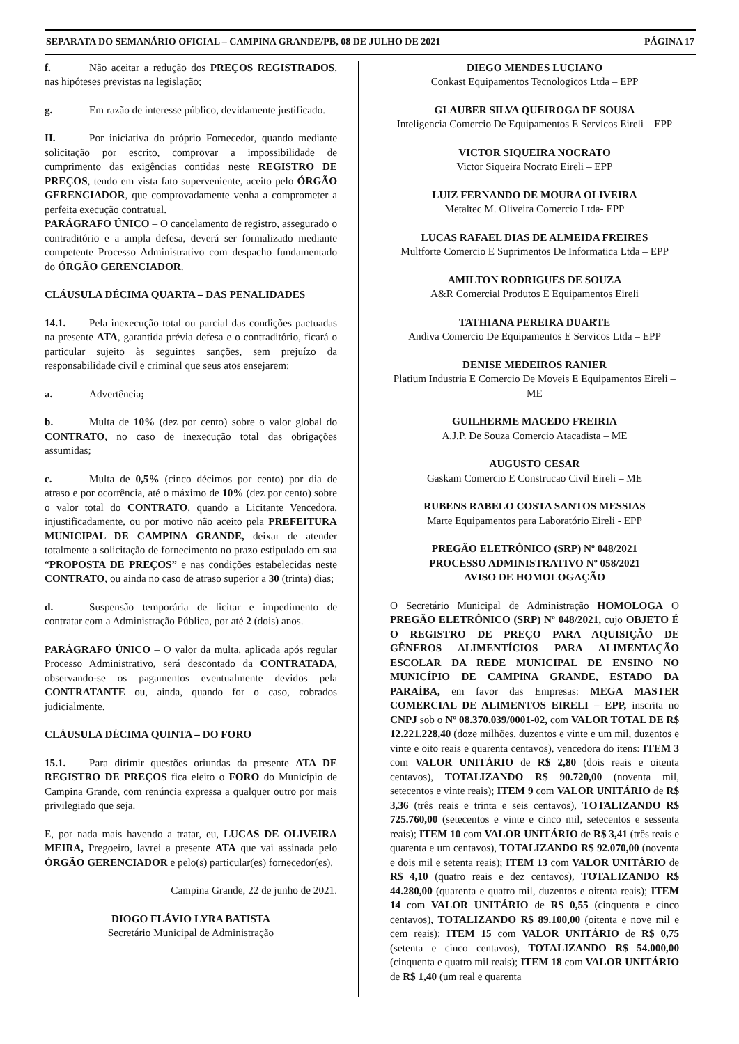SEPARATA DO SEMANÁRIO OFICIAL – CAMPINA GRANDE/PB, 08 DE JULHO DE 2021 PÁGINA 17
f. Não aceitar a redução dos PREÇOS REGISTRADOS, nas hipóteses previstas na legislação;
g. Em razão de interesse público, devidamente justificado.
II. Por iniciativa do próprio Fornecedor, quando mediante solicitação por escrito, comprovar a impossibilidade de cumprimento das exigências contidas neste REGISTRO DE PREÇOS, tendo em vista fato superveniente, aceito pelo ÓRGÃO GERENCIADOR, que comprovadamente venha a comprometer a perfeita execução contratual.
PARÁGRAFO ÚNICO – O cancelamento de registro, assegurado o contraditório e a ampla defesa, deverá ser formalizado mediante competente Processo Administrativo com despacho fundamentado do ÓRGÃO GERENCIADOR.
CLÁUSULA DÉCIMA QUARTA – DAS PENALIDADES
14.1. Pela inexecução total ou parcial das condições pactuadas na presente ATA, garantida prévia defesa e o contraditório, ficará o particular sujeito às seguintes sanções, sem prejuízo da responsabilidade civil e criminal que seus atos ensejarem:
a. Advertência;
b. Multa de 10% (dez por cento) sobre o valor global do CONTRATO, no caso de inexecução total das obrigações assumidas;
c. Multa de 0,5% (cinco décimos por cento) por dia de atraso e por ocorrência, até o máximo de 10% (dez por cento) sobre o valor total do CONTRATO, quando a Licitante Vencedora, injustificadamente, ou por motivo não aceito pela PREFEITURA MUNICIPAL DE CAMPINA GRANDE, deixar de atender totalmente a solicitação de fornecimento no prazo estipulado em sua “PROPOSTA DE PREÇOS” e nas condições estabelecidas neste CONTRATO, ou ainda no caso de atraso superior a 30 (trinta) dias;
d. Suspensão temporária de licitar e impedimento de contratar com a Administração Pública, por até 2 (dois) anos.
PARÁGRAFO ÚNICO – O valor da multa, aplicada após regular Processo Administrativo, será descontado da CONTRATADA, observando-se os pagamentos eventualmente devidos pela CONTRATANTE ou, ainda, quando for o caso, cobrados judicialmente.
CLÁUSULA DÉCIMA QUINTA – DO FORO
15.1. Para dirimir questões oriundas da presente ATA DE REGISTRO DE PREÇOS fica eleito o FORO do Município de Campina Grande, com renúncia expressa a qualquer outro por mais privilegiado que seja.
E, por nada mais havendo a tratar, eu, LUCAS DE OLIVEIRA MEIRA, Pregoeiro, lavrei a presente ATA que vai assinada pelo ÓRGÃO GERENCIADOR e pelo(s) particular(es) fornecedor(es).
Campina Grande, 22 de junho de 2021.
DIOGO FLÁVIO LYRA BATISTA
Secretário Municipal de Administração
DIEGO MENDES LUCIANO
Conkast Equipamentos Tecnologicos Ltda – EPP
GLAUBER SILVA QUEIROGA DE SOUSA
Inteligencia Comercio De Equipamentos E Servicos Eireli – EPP
VICTOR SIQUEIRA NOCRATO
Victor Siqueira Nocrato Eireli – EPP
LUIZ FERNANDO DE MOURA OLIVEIRA
Metaltec M. Oliveira Comercio Ltda- EPP
LUCAS RAFAEL DIAS DE ALMEIDA FREIRES
Multforte Comercio E Suprimentos De Informatica Ltda – EPP
AMILTON RODRIGUES DE SOUZA
A&R Comercial Produtos E Equipamentos Eireli
TATHIANA PEREIRA DUARTE
Andiva Comercio De Equipamentos E Servicos Ltda – EPP
DENISE MEDEIROS RANIER
Platium Industria E Comercio De Moveis E Equipamentos Eireli – ME
GUILHERME MACEDO FREIRIA
A.J.P. De Souza Comercio Atacadista – ME
AUGUSTO CESAR
Gaskam Comercio E Construcao Civil Eireli – ME
RUBENS RABELO COSTA SANTOS MESSIAS
Marte Equipamentos para Laboratório Eireli - EPP
PREGÃO ELETRÔNICO (SRP) Nº 048/2021
PROCESSO ADMINISTRATIVO Nº 058/2021
AVISO DE HOMOLOGAÇÃO
O Secretário Municipal de Administração HOMOLOGA O PREGÃO ELETRÔNICO (SRP) Nº 048/2021, cujo OBJETO É O REGISTRO DE PREÇO PARA AQUISIÇÃO DE GÊNEROS ALIMENTÍCIOS PARA ALIMENTAÇÃO ESCOLAR DA REDE MUNICIPAL DE ENSINO NO MUNICÍPIO DE CAMPINA GRANDE, ESTADO DA PARAÍBA, em favor das Empresas: MEGA MASTER COMERCIAL DE ALIMENTOS EIRELI – EPP, inscrita no CNPJ sob o Nº 08.370.039/0001-02, com VALOR TOTAL DE R$ 12.221.228,40 (doze milhões, duzentos e vinte e um mil, duzentos e vinte e oito reais e quarenta centavos), vencedora do itens: ITEM 3 com VALOR UNITÁRIO de R$ 2,80 (dois reais e oitenta centavos), TOTALIZANDO R$ 90.720,00 (noventa mil, setecentos e vinte reais); ITEM 9 com VALOR UNITÁRIO de R$ 3,36 (três reais e trinta e seis centavos), TOTALIZANDO R$ 725.760,00 (setecentos e vinte e cinco mil, setecentos e sessenta reais); ITEM 10 com VALOR UNITÁRIO de R$ 3,41 (três reais e quarenta e um centavos), TOTALIZANDO R$ 92.070,00 (noventa e dois mil e setenta reais); ITEM 13 com VALOR UNITÁRIO de R$ 4,10 (quatro reais e dez centavos), TOTALIZANDO R$ 44.280,00 (quarenta e quatro mil, duzentos e oitenta reais); ITEM 14 com VALOR UNITÁRIO de R$ 0,55 (cinquenta e cinco centavos), TOTALIZANDO R$ 89.100,00 (oitenta e nove mil e cem reais); ITEM 15 com VALOR UNITÁRIO de R$ 0,75 (setenta e cinco centavos), TOTALIZANDO R$ 54.000,00 (cinquenta e quatro mil reais); ITEM 18 com VALOR UNITÁRIO de R$ 1,40 (um real e quarenta